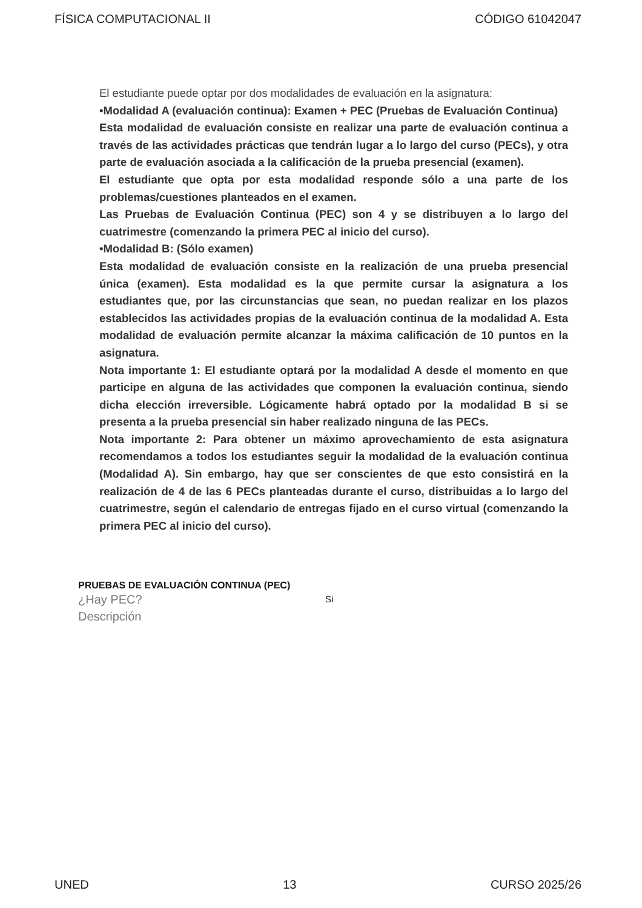FÍSICA COMPUTACIONAL II CÓDIGO 61042047
El estudiante puede optar por dos modalidades de evaluación en la asignatura:
•Modalidad A (evaluación continua): Examen + PEC (Pruebas de Evaluación Continua)
Esta modalidad de evaluación consiste en realizar una parte de evaluación continua a través de las actividades prácticas que tendrán lugar a lo largo del curso (PECs), y otra parte de evaluación asociada a la calificación de la prueba presencial (examen).
El estudiante que opta por esta modalidad responde sólo a una parte de los problemas/cuestiones planteados en el examen.
Las Pruebas de Evaluación Continua (PEC) son 4 y se distribuyen a lo largo del cuatrimestre (comenzando la primera PEC al inicio del curso).
•Modalidad B: (Sólo examen)
Esta modalidad de evaluación consiste en la realización de una prueba presencial única (examen). Esta modalidad es la que permite cursar la asignatura a los estudiantes que, por las circunstancias que sean, no puedan realizar en los plazos establecidos las actividades propias de la evaluación continua de la modalidad A. Esta modalidad de evaluación permite alcanzar la máxima calificación de 10 puntos en la asignatura.
Nota importante 1: El estudiante optará por la modalidad A desde el momento en que participe en alguna de las actividades que componen la evaluación continua, siendo dicha elección irreversible. Lógicamente habrá optado por la modalidad B si se presenta a la prueba presencial sin haber realizado ninguna de las PECs.
Nota importante 2: Para obtener un máximo aprovechamiento de esta asignatura recomendamos a todos los estudiantes seguir la modalidad de la evaluación continua (Modalidad A). Sin embargo, hay que ser conscientes de que esto consistirá en la realización de 4 de las 6 PECs planteadas durante el curso, distribuidas a lo largo del cuatrimestre, según el calendario de entregas fijado en el curso virtual (comenzando la primera PEC al inicio del curso).
PRUEBAS DE EVALUACIÓN CONTINUA (PEC)
¿Hay PEC? Si
Descripción
UNED 13 CURSO 2025/26